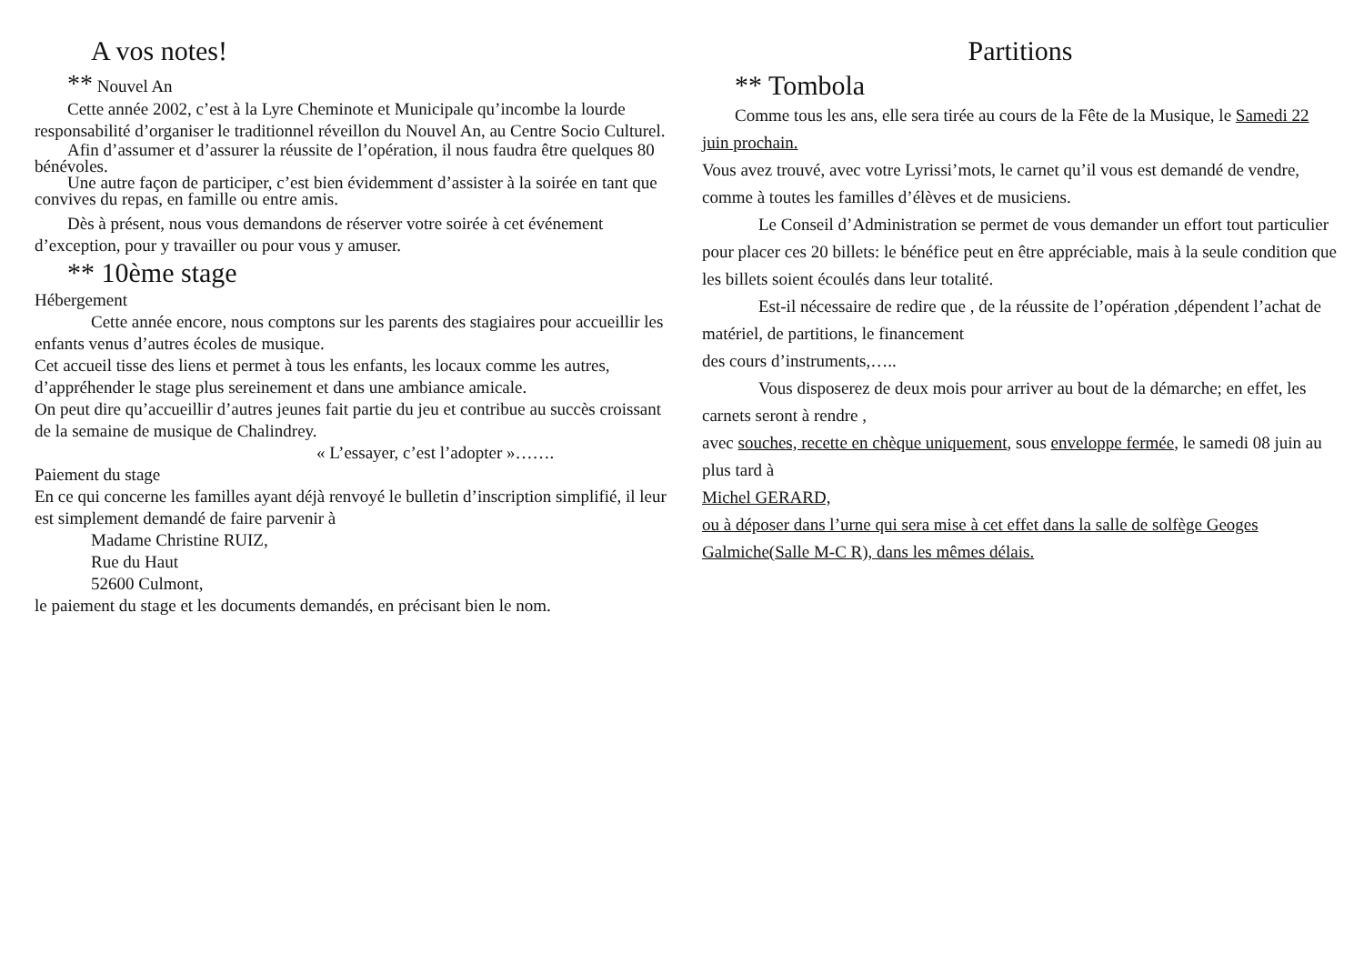A vos notes!
** Nouvel An
Cette année 2002, c’est à la Lyre Cheminote et Municipale qu’incombe la lourde responsabilité d’organiser le traditionnel réveillon du Nouvel An, au Centre Socio Culturel.
Afin d’assumer et d’assurer la réussite de l’opération, il nous faudra être quelques 80 bénévoles.
Une autre façon de participer, c’est bien évidemment d’assister à la soirée en tant que convives du repas, en famille ou entre amis.
Dès à présent, nous vous demandons de réserver votre soirée à cet événement d’exception, pour y travailler ou pour vous y amuser.
** 10ème stage
Hébergement
Cette année encore, nous comptons sur les parents des stagiaires pour accueillir les enfants venus d’autres écoles de musique.
Cet accueil tisse des liens et permet à tous les enfants, les locaux comme les autres, d’appréhender le stage plus sereinement et dans une ambiance amicale.
On peut dire qu’accueillir d’autres jeunes fait partie du jeu et contribue au succès croissant de la semaine de musique de Chalindrey.
« L’essayer, c’est l’adopter »…….
Paiement du stage
En ce qui concerne les familles ayant déjà renvoyé le bulletin d’inscription simplifié, il leur est simplement demandé de faire parvenir à
Madame Christine RUIZ,
Rue du Haut
52600 Culmont,
le paiement du stage et les documents demandés, en précisant bien le nom.
Partitions
** Tombola
Comme tous les ans, elle sera tirée au cours de la Fête de la Musique, le Samedi 22 juin prochain.
Vous avez trouvé, avec votre Lyrissi’mots, le carnet qu’il vous est demandé de vendre, comme à toutes les familles d’élèves et de musiciens.
Le Conseil d’Administration se permet de vous demander un effort tout particulier pour placer ces 20 billets: le bénéfice peut en être appréciable, mais à la seule condition que les billets soient écoulés dans leur totalité.
Est-il nécessaire de redire que , de la réussite de l’opération ,dépendent l’achat de matériel, de partitions, le financement
des cours d’instruments,…..
Vous disposerez de deux mois pour arriver au bout de la démarche; en effet, les carnets seront à rendre ,
avec souches, recette en chèque uniquement, sous enveloppe fermée, le samedi 08 juin au plus tard à
Michel GERARD,
ou à déposer dans l’urne qui sera mise à cet effet dans la salle de solfège Geoges Galmiche(Salle M-C R), dans les mêmes délais.